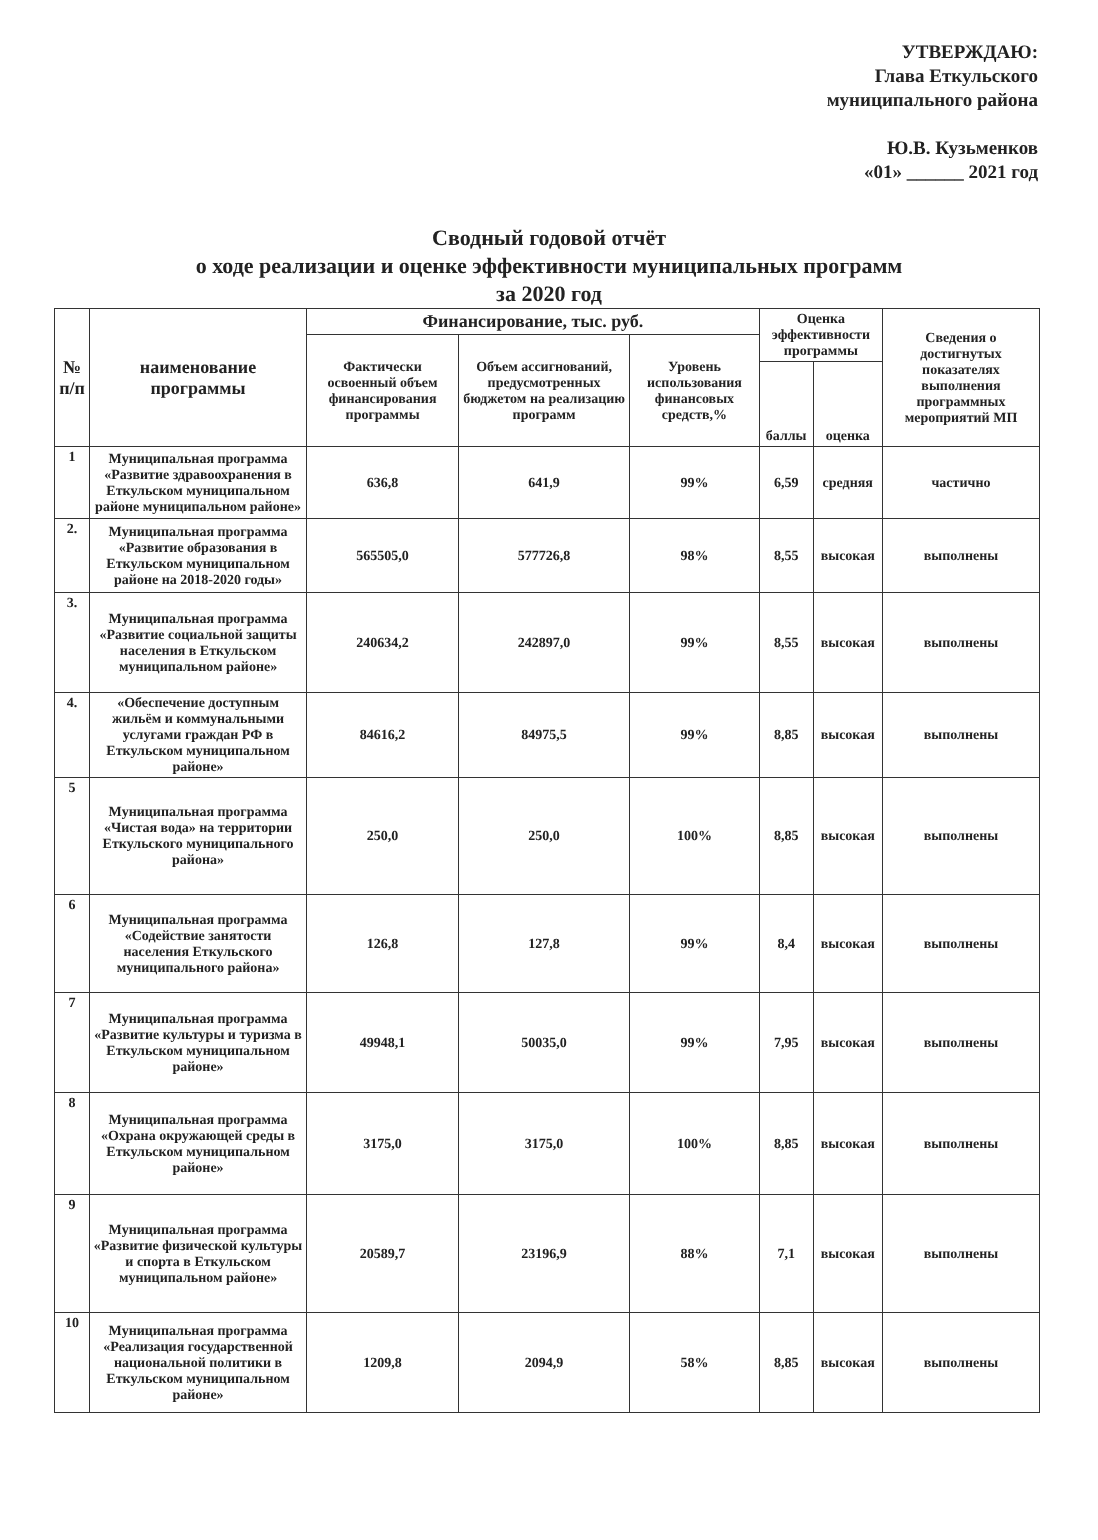УТВЕРЖДАЮ:
Глава Еткульского
муниципального района
Ю.В. Кузьменков
«01» ______ 2021 год
Сводный годовой отчёт
о ходе реализации и оценке эффективности муниципальных программ
за 2020 год
| № п/п | наименование программы | Финансирование, тыс. руб. | | | Оценка эффективности программы | | Сведения о достигнутых показателях выполнения программных мероприятий МП |
| --- | --- | --- | --- | --- | --- | --- | --- |
| | | Фактически освоенный объем финансирования программы | Объем ассигнований, предусмотренных бюджетом на реализацию программ | Уровень использования финансовых средств,% | | | |
| | | | | | баллы | оценка | |
| 1 | Муниципальная программа «Развитие здравоохранения в Еткульском муниципальном районе муниципальном районе» | 636,8 | 641,9 | 99% | 6,59 | средняя | частично |
| 2. | Муниципальная программа «Развитие образования в Еткульском муниципальном районе на 2018-2020 годы» | 565505,0 | 577726,8 | 98% | 8,55 | высокая | выполнены |
| 3. | Муниципальная программа «Развитие социальной защиты населения в Еткульском муниципальном районе» | 240634,2 | 242897,0 | 99% | 8,55 | высокая | выполнены |
| 4. | «Обеспечение доступным жильём и коммунальными услугами граждан РФ в Еткульском муниципальном районе» | 84616,2 | 84975,5 | 99% | 8,85 | высокая | выполнены |
| 5 | Муниципальная программа «Чистая вода» на территории Еткульского муниципального района» | 250,0 | 250,0 | 100% | 8,85 | высокая | выполнены |
| 6 | Муниципальная программа «Содействие занятости населения Еткульского муниципального района» | 126,8 | 127,8 | 99% | 8,4 | высокая | выполнены |
| 7 | Муниципальная программа «Развитие культуры и туризма в Еткульском муниципальном районе» | 49948,1 | 50035,0 | 99% | 7,95 | высокая | выполнены |
| 8 | Муниципальная программа «Охрана окружающей среды в Еткульском муниципальном районе» | 3175,0 | 3175,0 | 100% | 8,85 | высокая | выполнены |
| 9 | Муниципальная программа «Развитие физической культуры и спорта в Еткульском муниципальном районе» | 20589,7 | 23196,9 | 88% | 7,1 | высокая | выполнены |
| 10 | Муниципальная программа «Реализация государственной национальной политики в Еткульском муниципальном районе» | 1209,8 | 2094,9 | 58% | 8,85 | высокая | выполнены |